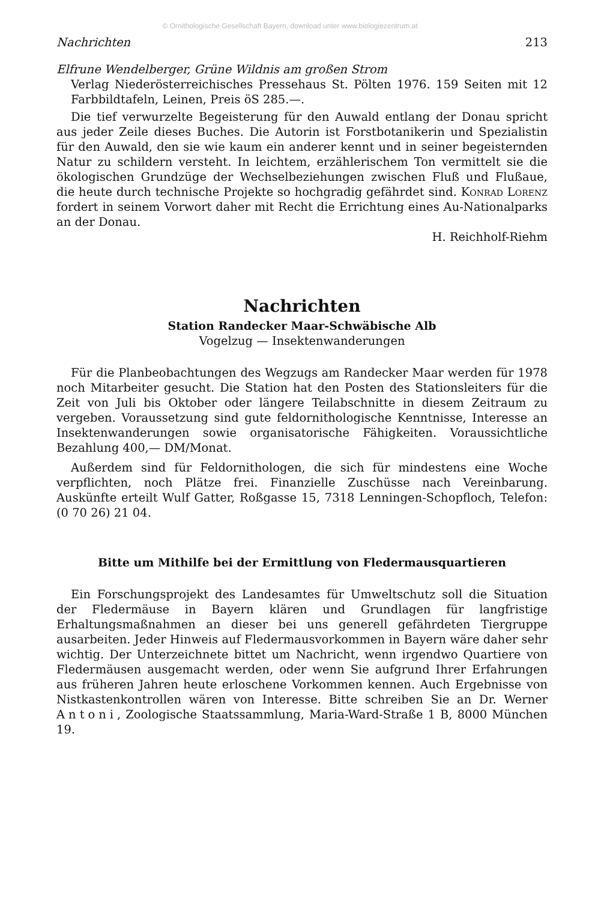© Ornithologische Gesellschaft Bayern, download unter www.biologiezentrum.at
Nachrichten 213
Elfrune Wendelberger, Grüne Wildnis am großen Strom
Verlag Niederösterreichisches Pressehaus St. Pölten 1976. 159 Seiten mit 12 Farbbildtafeln, Leinen, Preis öS 285.—.
Die tief verwurzelte Begeisterung für den Auwald entlang der Donau spricht aus jeder Zeile dieses Buches. Die Autorin ist Forstbotanikerin und Spezialistin für den Auwald, den sie wie kaum ein anderer kennt und in seiner begeisternden Natur zu schildern versteht. In leichtem, erzähleri­schem Ton vermittelt sie die ökologischen Grundzüge der Wechselbeziehun­gen zwischen Fluß und Flußaue, die heute durch technische Projekte so hochgradig gefährdet sind. Konrad Lorenz fordert in seinem Vorwort daher mit Recht die Errichtung eines Au-Nationalparks an der Donau.
H. Reichholf-Riehm
Nachrichten
Station Randecker Maar-Schwäbische Alb
Vogelzug — Insektenwanderungen
Für die Planbeobachtungen des Wegzugs am Randecker Maar werden für 1978 noch Mitarbeiter gesucht. Die Station hat den Posten des Stationslei­ters für die Zeit von Juli bis Oktober oder längere Teilabschnitte in diesem Zeitraum zu vergeben. Voraussetzung sind gute feldornithologische Kennt­nisse, Interesse an Insektenwanderungen sowie organisatorische Fähigkei­ten. Voraussichtliche Bezahlung 400,— DM/Monat.
Außerdem sind für Feldornithologen, die sich für mindestens eine Woche verpflichten, noch Plätze frei. Finanzielle Zuschüsse nach Vereinbarung. Auskünfte erteilt Wulf Gatter, Roßgasse 15, 7318 Lenningen-Schopfloch, Telefon: (0 70 26) 21 04.
Bitte um Mithilfe bei der Ermittlung von Fledermausquartieren
Ein Forschungsprojekt des Landesamtes für Umweltschutz soll die Situa­tion der Fledermäuse in Bayern klären und Grundlagen für langfristige Erhaltungsmaßnahmen an dieser bei uns generell gefährdeten Tiergruppe ausarbeiten. Jeder Hinweis auf Fledermausvorkommen in Bayern wäre daher sehr wichtig. Der Unterzeichnete bittet um Nachricht, wenn irgendwo Quartiere von Fledermäusen ausgemacht werden, oder wenn Sie aufgrund Ihrer Erfahrungen aus früheren Jahren heute erloschene Vorkommen ken­nen. Auch Ergebnisse von Nistkastenkontrollen wären von Interesse. Bitte schreiben Sie an Dr. Werner Antoni, Zoologische Staatssammlung, Maria-Ward-Straße 1 B, 8000 München 19.